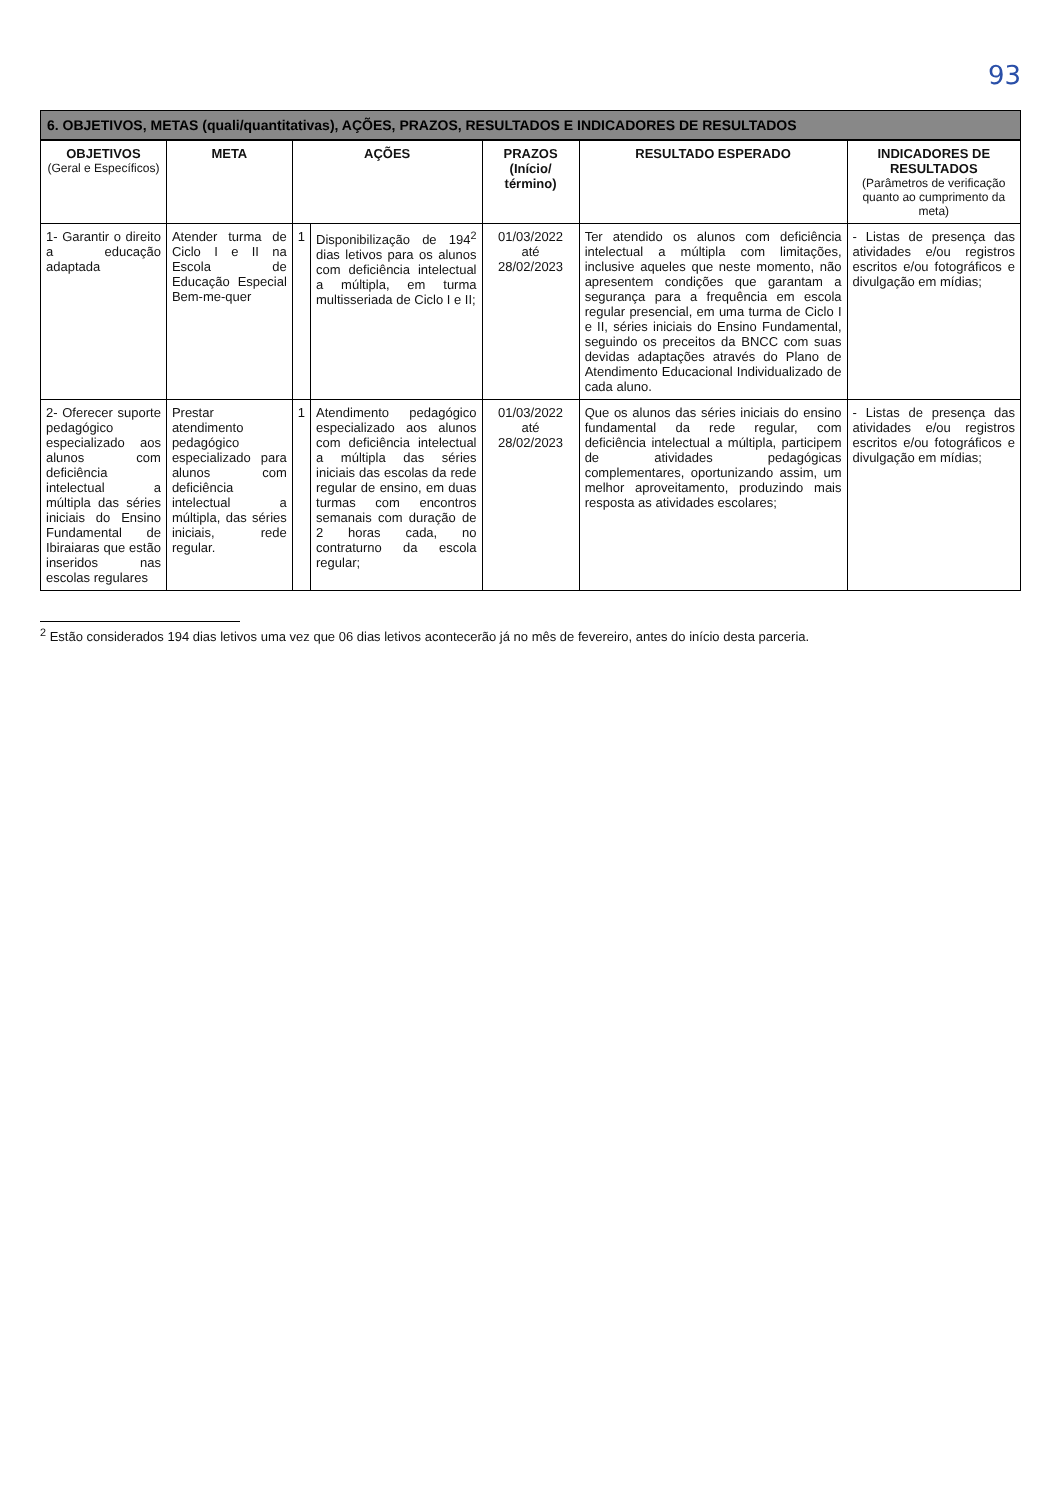93
6. OBJETIVOS, METAS (quali/quantitativas), AÇÕES, PRAZOS, RESULTADOS E INDICADORES DE RESULTADOS
| OBJETIVOS (Geral e Específicos) | META | AÇÕES | | PRAZOS (Início/ término) | RESULTADO ESPERADO | INDICADORES DE RESULTADOS (Parâmetros de verificação quanto ao cumprimento da meta) |
| --- | --- | --- | --- | --- | --- | --- |
| 1- Garantir o direito a educação adaptada | Atender turma de Ciclo I e II na Escola de Educação Especial Bem-me-quer | 1 | Disponibilização de 194<sup>2</sup> dias letivos para os alunos com deficiência intelectual a múltipla, em turma multisseriada de Ciclo I e II; | 01/03/2022 até 28/02/2023 | Ter atendido os alunos com deficiência intelectual a múltipla com limitações, inclusive aqueles que neste momento, não apresentem condições que garantam a segurança para a frequência em escola regular presencial, em uma turma de Ciclo I e II, séries iniciais do Ensino Fundamental, seguindo os preceitos da BNCC com suas devidas adaptações através do Plano de Atendimento Educacional Individualizado de cada aluno. | - Listas de presença das atividades e/ou registros escritos e/ou fotográficos e divulgação em mídias; |
| 2- Oferecer suporte pedagógico especializado aos alunos com deficiência intelectual a múltipla das séries iniciais do Ensino Fundamental de Ibiraiaras que estão inseridos nas escolas regulares | Prestar atendimento pedagógico especializado para alunos com deficiência intelectual a múltipla, das séries iniciais, rede regular. | 1 | Atendimento pedagógico especializado aos alunos com deficiência intelectual a múltipla das séries iniciais das escolas da rede regular de ensino, em duas turmas com encontros semanais com duração de 2 horas cada, no contraturno da escola regular; | 01/03/2022 até 28/02/2023 | Que os alunos das séries iniciais do ensino fundamental da rede regular, com deficiência intelectual a múltipla, participem de atividades pedagógicas complementares, oportunizando assim, um melhor aproveitamento, produzindo mais resposta as atividades escolares; | - Listas de presença das atividades e/ou registros escritos e/ou fotográficos e divulgação em mídias; |
<sup>2</sup> Estão considerados 194 dias letivos uma vez que 06 dias letivos acontecerão já no mês de fevereiro, antes do início desta parceria.